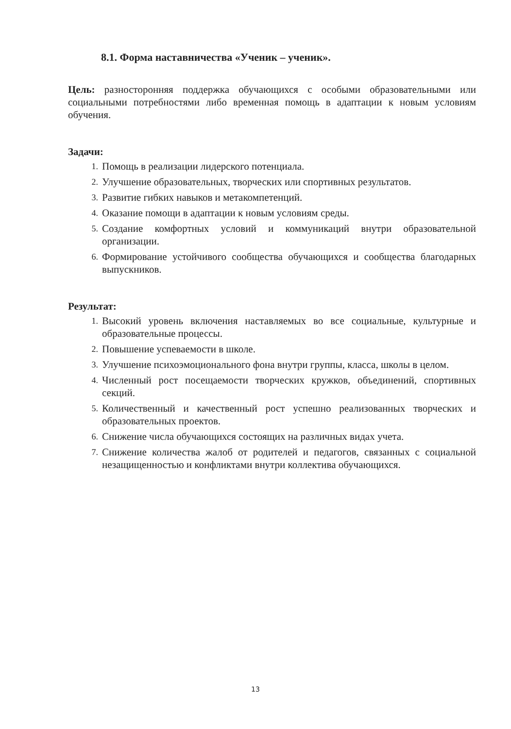8.1. Форма наставничества «Ученик – ученик».
Цель: разносторонняя поддержка обучающихся с особыми образовательными или социальными потребностями либо временная помощь в адаптации к новым условиям обучения.
Задачи:
1. Помощь в реализации лидерского потенциала.
2. Улучшение образовательных, творческих или спортивных результатов.
3. Развитие гибких навыков и метакомпетенций.
4. Оказание помощи в адаптации к новым условиям среды.
5. Создание комфортных условий и коммуникаций внутри образовательной организации.
6. Формирование устойчивого сообщества обучающихся и сообщества благодарных выпускников.
Результат:
1. Высокий уровень включения наставляемых во все социальные, культурные и образовательные процессы.
2. Повышение успеваемости в школе.
3. Улучшение психоэмоционального фона внутри группы, класса, школы в целом.
4. Численный рост посещаемости творческих кружков, объединений, спортивных секций.
5. Количественный и качественный рост успешно реализованных творческих и образовательных проектов.
6. Снижение числа обучающихся состоящих на различных видах учета.
7. Снижение количества жалоб от родителей и педагогов, связанных с социальной незащищенностью и конфликтами внутри коллектива обучающихся.
13